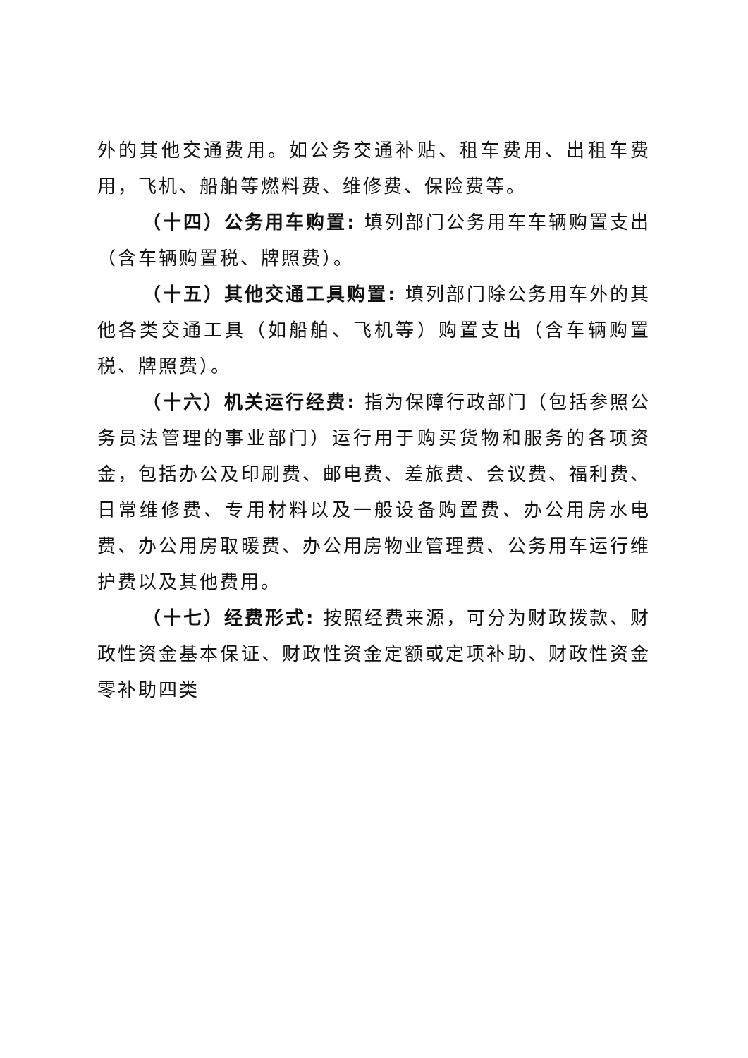外的其他交通费用。如公务交通补贴、租车费用、出租车费用，飞机、船舶等燃料费、维修费、保险费等。
（十四）公务用车购置: 填列部门公务用车车辆购置支出（含车辆购置税、牌照费）。
（十五）其他交通工具购置: 填列部门除公务用车外的其他各类交通工具（如船舶、飞机等）购置支出（含车辆购置税、牌照费）。
（十六）机关运行经费: 指为保障行政部门（包括参照公务员法管理的事业部门）运行用于购买货物和服务的各项资金，包括办公及印刷费、邮电费、差旅费、会议费、福利费、日常维修费、专用材料以及一般设备购置费、办公用房水电费、办公用房取暖费、办公用房物业管理费、公务用车运行维护费以及其他费用。
（十七）经费形式: 按照经费来源，可分为财政拨款、财政性资金基本保证、财政性资金定额或定项补助、财政性资金零补助四类